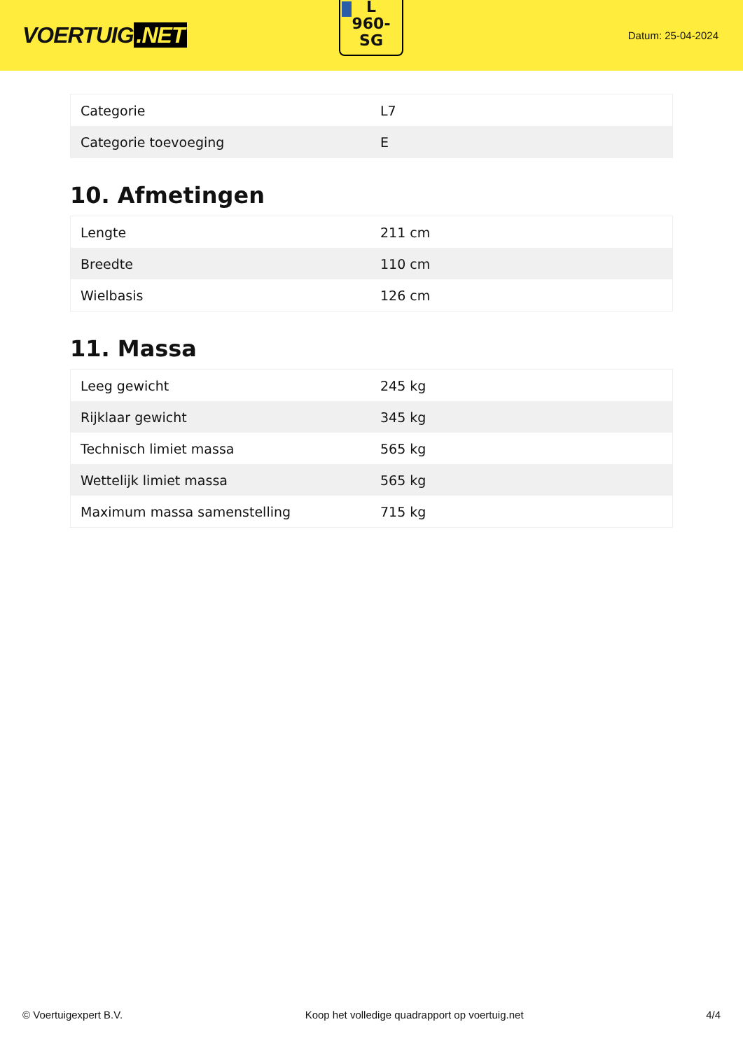VOERTUIG.NET
L
960-
SG
Datum: 25-04-2024
| Categorie | L7 |
| Categorie toevoeging | E |
10. Afmetingen
| Lengte | 211 cm |
| Breedte | 110 cm |
| Wielbasis | 126 cm |
11. Massa
| Leeg gewicht | 245 kg |
| Rijklaar gewicht | 345 kg |
| Technisch limiet massa | 565 kg |
| Wettelijk limiet massa | 565 kg |
| Maximum massa samenstelling | 715 kg |
© Voertuigexpert B.V. Koop het volledige quadrapport op voertuig.net 4/4